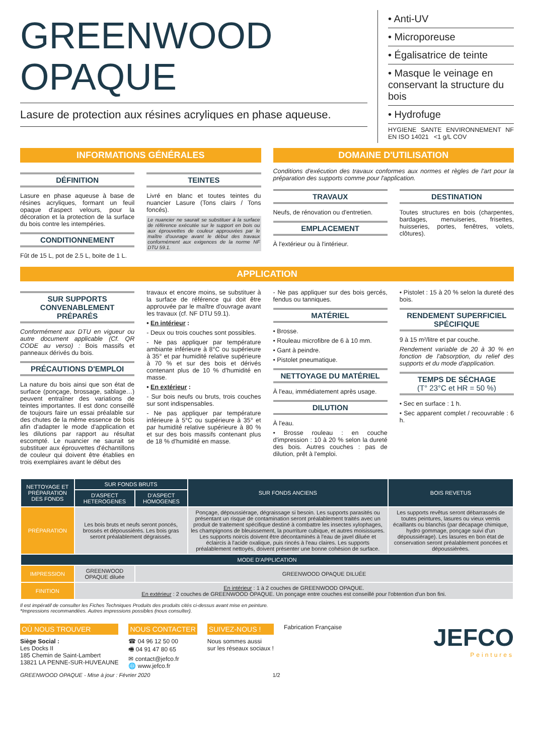GREENWOOD
OPAQUE
Lasure de protection aux résines acryliques en phase aqueuse.
• Anti-UV
• Microporeuse
• Égalisatrice de teinte
• Masque le veinage en conservant la structure du bois
• Hydrofuge
HYGIENE SANTE ENVIRONNEMENT NF EN ISO 14021 <1 g/L COV
INFORMATIONS GÉNÉRALES
DÉFINITION
Lasure en phase aqueuse à base de résines acryliques, formant un feuil opaque d'aspect velours, pour la décoration et la protection de la surface du bois contre les intempéries.
CONDITIONNEMENT
Fût de 15 L, pot de 2.5 L, boite de 1 L.
TEINTES
Livré en blanc et toutes teintes du nuancier Lasure (Tons clairs / Tons foncés).
Le nuancier ne saurait se substituer à la surface de référence exécutée sur le support en bois ou aux éprouvettes de couleur approuvées par le maître d'ouvrage avant le début des travaux conformément aux exigences de la norme NF DTU 59.1.
DOMAINE D'UTILISATION
Conditions d'exécution des travaux conformes aux normes et règles de l'art pour la préparation des supports comme pour l'application.
TRAVAUX
Neufs, de rénovation ou d'entretien.
EMPLACEMENT
À l'extérieur ou à l'intérieur.
DESTINATION
Toutes structures en bois (charpentes, bardages, menuiseries, frisettes, huisseries, portes, fenêtres, volets, clôtures).
APPLICATION
SUR SUPPORTS CONVENABLEMENT PRÉPARÉS
Conformément aux DTU en vigueur ou autre document applicable (Cf. QR CODE au verso) : Bois massifs et panneaux dérivés du bois.
PRÉCAUTIONS D'EMPLOI
La nature du bois ainsi que son état de surface (ponçage, brossage, sablage…) peuvent entraîner des variations de teintes importantes. Il est donc conseillé de toujours faire un essai préalable sur des chutes de la même essence de bois afin d'adapter le mode d'application et les dilutions par rapport au résultat escompté. Le nuancier ne saurait se substituer aux éprouvettes d'échantillons de couleur qui doivent être établies en trois exemplaires avant le début des
travaux et encore moins, se substituer à la surface de référence qui doit être approuvée par le maître d'ouvrage avant les travaux (cf. NF DTU 59.1).
• En intérieur :
- Deux ou trois couches sont possibles.
- Ne pas appliquer par température ambiante inférieure à 8°C ou supérieure à 35° et par humidité relative supérieure à 70 % et sur des bois et dérivés contenant plus de 10 % d'humidité en masse.
• En extérieur :
- Sur bois neufs ou bruts, trois couches sur sont indispensables.
- Ne pas appliquer par température inférieure à 5°C ou supérieure à 35° et par humidité relative supérieure à 80 % et sur des bois massifs contenant plus de 18 % d'humidité en masse.
- Ne pas appliquer sur des bois gercés, fendus ou tanniques.
MATÉRIEL
• Brosse.
• Rouleau microfibre de 6 à 10 mm.
• Gant à peindre.
• Pistolet pneumatique.
NETTOYAGE DU MATÉRIEL
À l'eau, immédiatement après usage.
DILUTION
À l'eau.
• Brosse rouleau : en couche d'impression : 10 à 20 % selon la dureté des bois. Autres couches : pas de dilution, prêt à l'emploi.
• Pistolet : 15 à 20 % selon la dureté des bois.
RENDEMENT SUPERFICIEL SPÉCIFIQUE
9 à 15 m²/litre et par couche.
Rendement variable de 20 à 30 % en fonction de l'absorption, du relief des supports et du mode d'application.
TEMPS DE SÉCHAGE
(T° 23°C et HR = 50 %)
• Sec en surface : 1 h.
• Sec apparent complet / recouvrable : 6 h.
| NETTOYAGE ET PRÉPARATION DES FONDS | SUR FONDS BRUTS | | SUR FONDS ANCIENS | BOIS REVETUS |
| --- | --- | --- | --- | --- |
| | D'ASPECT HETEROGENES | D'ASPECT HOMOGENES | | |
| PRÉPARATION | Les bois bruts et neufs seront poncés, brossés et dépoussiérés. Les bois gras seront préalablement dégraissés. | | Ponçage, dépoussiérage, dégraissage si besoin. Les supports parasités ou présentant un risque de contamination seront préalablement traités avec un produit de traitement spécifique destiné à combattre les insectes xylophages, les champignons de bleuissement, la pourriture cubique, et autres moisissures. Les supports noircis doivent être décontaminés à l'eau de javel diluée et éclaircis à l'acide oxalique, puis rincés à l'eau claires. Les supports préalablement nettoyés, doivent présenter une bonne cohésion de surface. | Les supports revêtus seront débarrassés de toutes peintures, lasures ou vieux vernis écaillants ou blanchis (par décapage chimique, hydro gommage, ponçage suivi d'un dépoussiérage). Les lasures en bon état de conservation seront préalablement poncées et dépoussiérées. |
| MODE D'APPLICATION | | | | |
| IMPRESSION | GREENWOOD OPAQUE diluée | GREENWOOD OPAQUE DILUÉE | | |
| FINITION | En intérieur : 1 à 2 couches de GREENWOOD OPAQUE. En extérieur : 2 couches de GREENWOOD OPAQUE. Un ponçage entre couches est conseillé pour l'obtention d'un bon fini. | | | |
Il est impératif de consulter les Fiches Techniques Produits des produits cités ci-dessus avant mise en peinture.
*Impressions recommandées. Autres impressions possibles (nous consulter).
OÙ NOUS TROUVER
Siège Social :
Les Docks II
185 Chemin de Saint-Lambert
13821 LA PENNE-SUR-HUVEAUNE
NOUS CONTACTER
☎ 04 96 12 50 00
🖷 04 91 47 80 65
✉ contact@jefco.fr
🌐 www.jefco.fr
SUIVEZ-NOUS !
Nous sommes aussi
sur les réseaux sociaux !
Fabrication Française
JEFCO
Peintures
GREENWOOD OPAQUE - Mise à jour : Février 2020 1/2